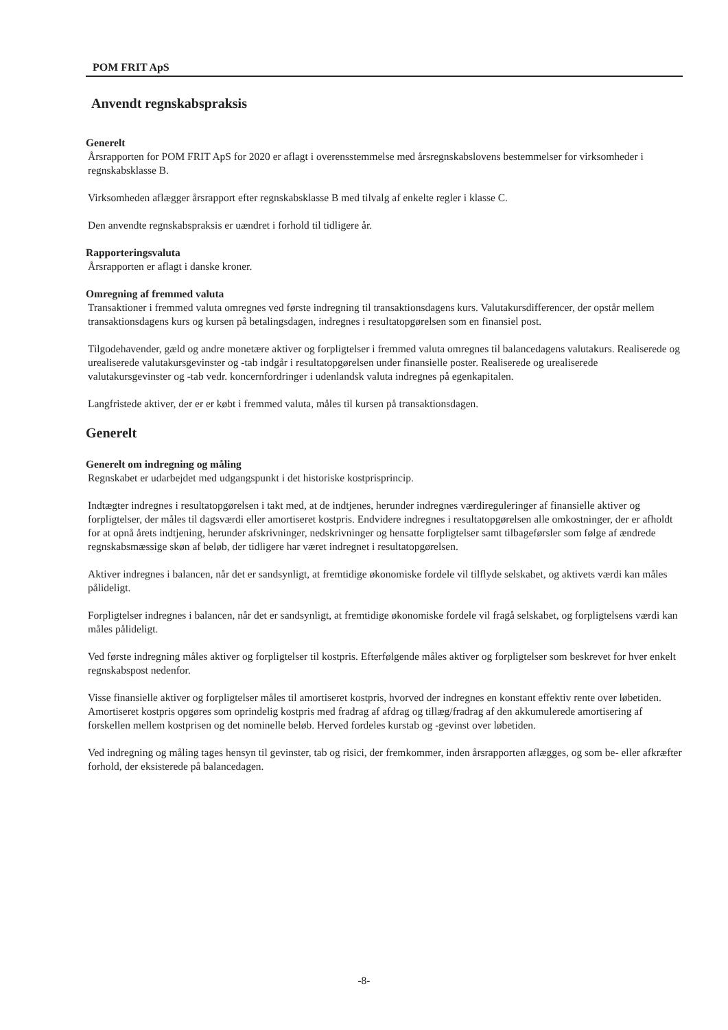POM FRIT ApS
Anvendt regnskabspraksis
Generelt
Årsrapporten for POM FRIT ApS for 2020 er aflagt i overensstemmelse med årsregnskabslovens bestemmelser for virksomheder i regnskabsklasse B.
Virksomheden aflægger årsrapport efter regnskabsklasse B med tilvalg af enkelte regler i klasse C.
Den anvendte regnskabspraksis er uændret i forhold til tidligere år.
Rapporteringsvaluta
Årsrapporten er aflagt i danske kroner.
Omregning af fremmed valuta
Transaktioner i fremmed valuta omregnes ved første indregning til transaktionsdagens kurs. Valutakursdifferencer, der opstår mellem transaktionsdagens kurs og kursen på betalingsdagen, indregnes i resultatopgørelsen som en finansiel post.
Tilgodehavender, gæld og andre monetære aktiver og forpligtelser i fremmed valuta omregnes til balancedagens valutakurs. Realiserede og urealiserede valutakursgevinster og -tab indgår i resultatopgørelsen under finansielle poster. Realiserede og urealiserede valutakursgevinster og -tab vedr. koncernfordringer i udenlandsk valuta indregnes på egenkapitalen.
Langfristede aktiver, der er er købt i fremmed valuta, måles til kursen på transaktionsdagen.
Generelt
Generelt om indregning og måling
Regnskabet er udarbejdet med udgangspunkt i det historiske kostprisprincip.
Indtægter indregnes i resultatopgørelsen i takt med, at de indtjenes, herunder indregnes værdireguleringer af finansielle aktiver og forpligtelser, der måles til dagsværdi eller amortiseret kostpris. Endvidere indregnes i resultatopgørelsen alle omkostninger, der er afholdt for at opnå årets indtjening, herunder afskrivninger, nedskrivninger og hensatte forpligtelser samt tilbageførsler som følge af ændrede regnskabsmæssige skøn af beløb, der tidligere har været indregnet i resultatopgørelsen.
Aktiver indregnes i balancen, når det er sandsynligt, at fremtidige økonomiske fordele vil tilflyde selskabet, og aktivets værdi kan måles pålideligt.
Forpligtelser indregnes i balancen, når det er sandsynligt, at fremtidige økonomiske fordele vil fragå selskabet, og forpligtelsens værdi kan måles pålideligt.
Ved første indregning måles aktiver og forpligtelser til kostpris. Efterfølgende måles aktiver og forpligtelser som beskrevet for hver enkelt regnskabspost nedenfor.
Visse finansielle aktiver og forpligtelser måles til amortiseret kostpris, hvorved der indregnes en konstant effektiv rente over løbetiden. Amortiseret kostpris opgøres som oprindelig kostpris med fradrag af afdrag og tillæg/fradrag af den akkumulerede amortisering af forskellen mellem kostprisen og det nominelle beløb. Herved fordeles kurstab og -gevinst over løbetiden.
Ved indregning og måling tages hensyn til gevinster, tab og risici, der fremkommer, inden årsrapporten aflægges, og som be- eller afkræfter forhold, der eksisterede på balancedagen.
-8-